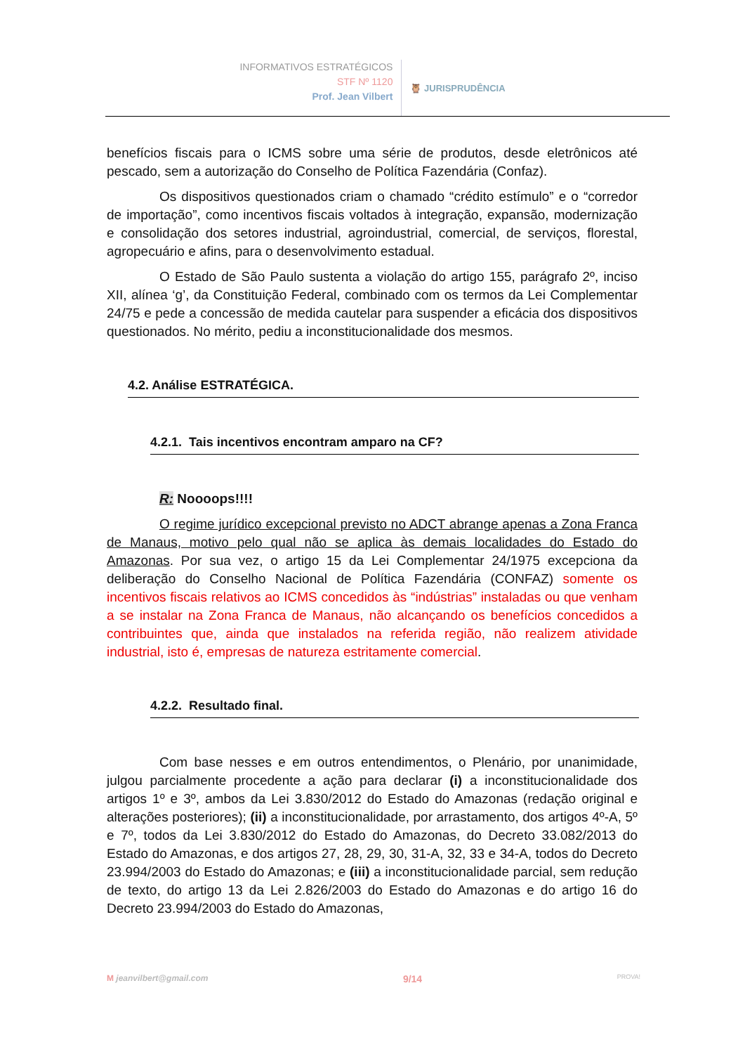INFORMATIVOS ESTRATÉGICOS
STF Nº 1120
Prof. Jean Vilbert
🦉 JURISPRUDÊNCIA
benefícios fiscais para o ICMS sobre uma série de produtos, desde eletrônicos até pescado, sem a autorização do Conselho de Política Fazendária (Confaz).
Os dispositivos questionados criam o chamado “crédito estímulo” e o “corredor de importação”, como incentivos fiscais voltados à integração, expansão, modernização e consolidação dos setores industrial, agroindustrial, comercial, de serviços, florestal, agropecuário e afins, para o desenvolvimento estadual.
O Estado de São Paulo sustenta a violação do artigo 155, parágrafo 2º, inciso XII, alínea ‘g’, da Constituição Federal, combinado com os termos da Lei Complementar 24/75 e pede a concessão de medida cautelar para suspender a eficácia dos dispositivos questionados. No mérito, pediu a inconstitucionalidade dos mesmos.
4.2. Análise ESTRATÉGICA.
4.2.1. Tais incentivos encontram amparo na CF?
R: Noooops!!!!
O regime jurídico excepcional previsto no ADCT abrange apenas a Zona Franca de Manaus, motivo pelo qual não se aplica às demais localidades do Estado do Amazonas. Por sua vez, o artigo 15 da Lei Complementar 24/1975 excepciona da deliberação do Conselho Nacional de Política Fazendária (CONFAZ) somente os incentivos fiscais relativos ao ICMS concedidos às “indústrias” instaladas ou que venham a se instalar na Zona Franca de Manaus, não alcançando os benefícios concedidos a contribuintes que, ainda que instalados na referida região, não realizem atividade industrial, isto é, empresas de natureza estritamente comercial.
4.2.2. Resultado final.
Com base nesses e em outros entendimentos, o Plenário, por unanimidade, julgou parcialmente procedente a ação para declarar (i) a inconstitucionalidade dos artigos 1º e 3º, ambos da Lei 3.830/2012 do Estado do Amazonas (redação original e alterações posteriores); (ii) a inconstitucionalidade, por arrastamento, dos artigos 4º-A, 5º e 7º, todos da Lei 3.830/2012 do Estado do Amazonas, do Decreto 33.082/2013 do Estado do Amazonas, e dos artigos 27, 28, 29, 30, 31-A, 32, 33 e 34-A, todos do Decreto 23.994/2003 do Estado do Amazonas; e (iii) a inconstitucionalidade parcial, sem redução de texto, do artigo 13 da Lei 2.826/2003 do Estado do Amazonas e do artigo 16 do Decreto 23.994/2003 do Estado do Amazonas,
M jeanvilbert@gmail.com 9/14 PROVA!